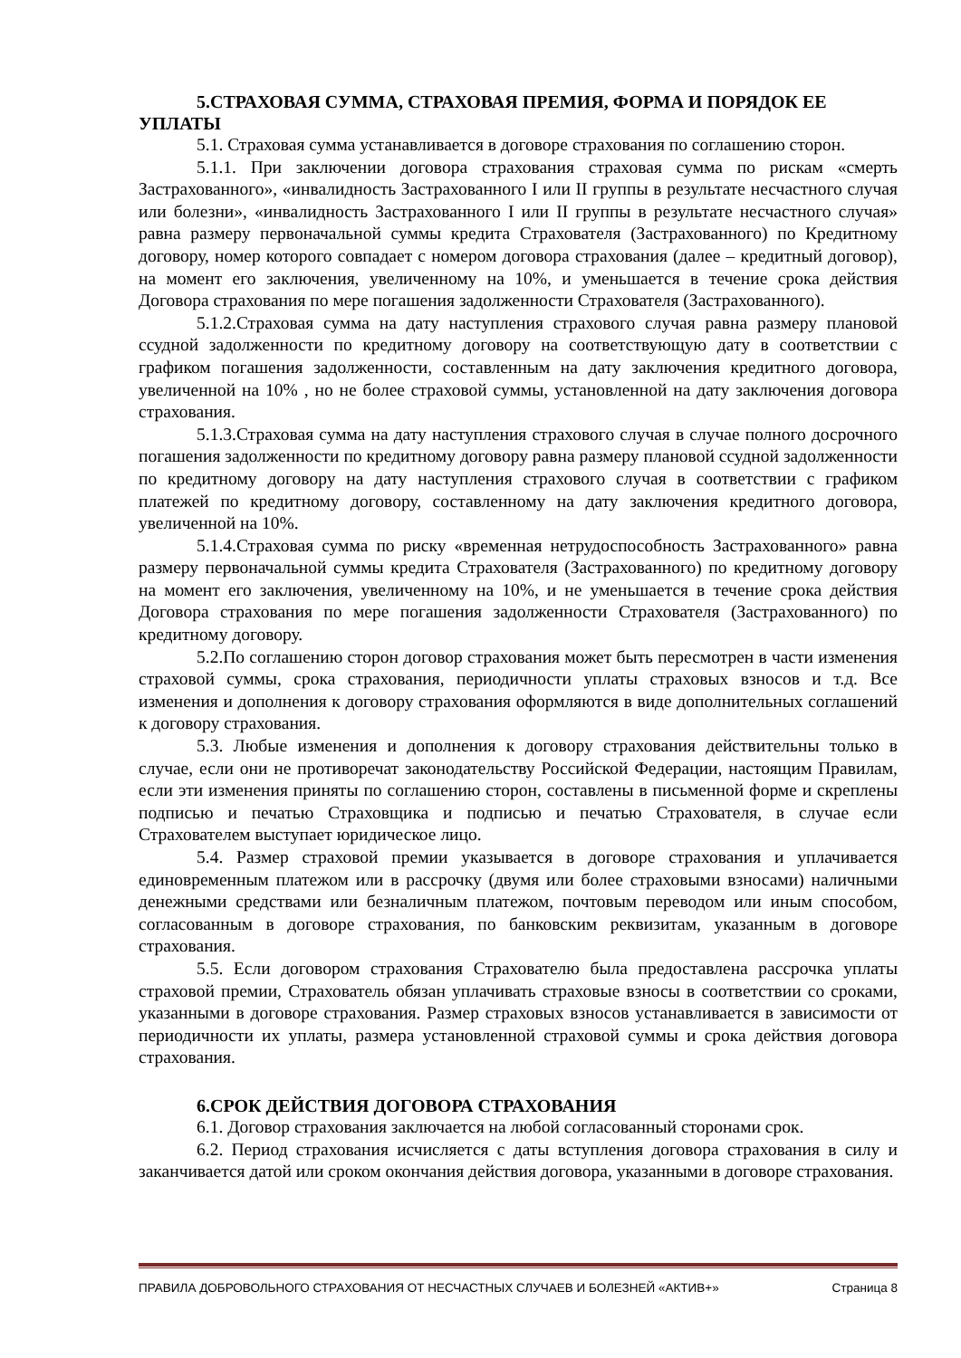5.СТРАХОВАЯ СУММА, СТРАХОВАЯ ПРЕМИЯ, ФОРМА И ПОРЯДОК ЕЕ УПЛАТЫ
5.1. Страховая сумма устанавливается в договоре страхования по соглашению сторон.
5.1.1. При заключении договора страхования страховая сумма по рискам «смерть Застрахованного», «инвалидность Застрахованного I или II группы в результате несчастного случая или болезни», «инвалидность Застрахованного I или II группы в результате несчастного случая» равна размеру первоначальной суммы кредита Страхователя (Застрахованного) по Кредитному договору, номер которого совпадает с номером договора страхования (далее – кредитный договор), на момент его заключения, увеличенному на 10%, и уменьшается в течение срока действия Договора страхования по мере погашения задолженности Страхователя (Застрахованного).
5.1.2.Страховая сумма на дату наступления страхового случая равна размеру плановой ссудной задолженности по кредитному договору на соответствующую дату в соответствии с графиком погашения задолженности, составленным на дату заключения кредитного договора, увеличенной на 10% , но не более страховой суммы, установленной на дату заключения договора страхования.
5.1.3.Страховая сумма на дату наступления страхового случая в случае полного досрочного погашения задолженности по кредитному договору равна размеру плановой ссудной задолженности по кредитному договору на дату наступления страхового случая в соответствии с графиком платежей по кредитному договору, составленному на дату заключения кредитного договора, увеличенной на 10%.
5.1.4.Страховая сумма по риску «временная нетрудоспособность Застрахованного» равна размеру первоначальной суммы кредита Страхователя (Застрахованного) по кредитному договору на момент его заключения, увеличенному на 10%, и не уменьшается в течение срока действия Договора страхования по мере погашения задолженности Страхователя (Застрахованного) по кредитному договору.
5.2.По соглашению сторон договор страхования может быть пересмотрен в части изменения страховой суммы, срока страхования, периодичности уплаты страховых взносов и т.д. Все изменения и дополнения к договору страхования оформляются в виде дополнительных соглашений к договору страхования.
5.3. Любые изменения и дополнения к договору страхования действительны только в случае, если они не противоречат законодательству Российской Федерации, настоящим Правилам, если эти изменения приняты по соглашению сторон, составлены в письменной форме и скреплены подписью и печатью Страховщика и подписью и печатью Страхователя, в случае если Страхователем выступает юридическое лицо.
5.4. Размер страховой премии указывается в договоре страхования и уплачивается единовременным платежом или в рассрочку (двумя или более страховыми взносами) наличными денежными средствами или безналичным платежом, почтовым переводом или иным способом, согласованным в договоре страхования, по банковским реквизитам, указанным в договоре страхования.
5.5. Если договором страхования Страхователю была предоставлена рассрочка уплаты страховой премии, Страхователь обязан уплачивать страховые взносы в соответствии со сроками, указанными в договоре страхования. Размер страховых взносов устанавливается в зависимости от периодичности их уплаты, размера установленной страховой суммы и срока действия договора страхования.
6.СРОК ДЕЙСТВИЯ ДОГОВОРА СТРАХОВАНИЯ
6.1. Договор страхования заключается на любой согласованный сторонами срок.
6.2. Период страхования исчисляется с даты вступления договора страхования в силу и заканчивается датой или сроком окончания действия договора, указанными в договоре страхования.
ПРАВИЛА ДОБРОВОЛЬНОГО СТРАХОВАНИЯ ОТ НЕСЧАСТНЫХ СЛУЧАЕВ И БОЛЕЗНЕЙ «АКТИВ+» Страница 8